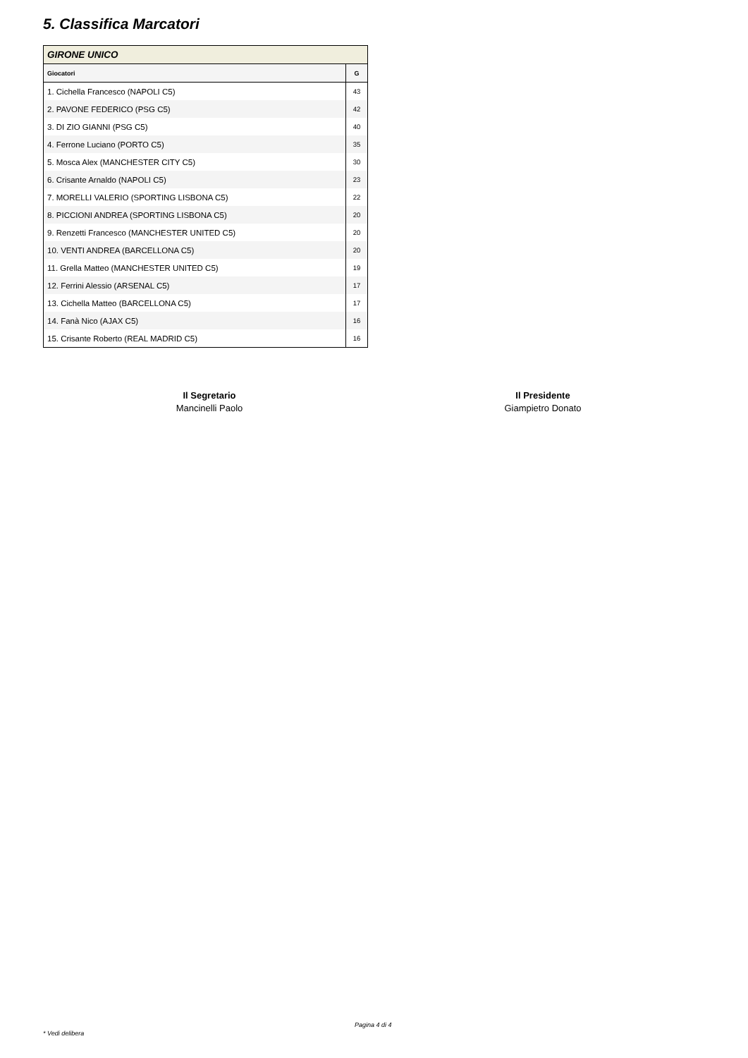5. Classifica Marcatori
| GIRONE UNICO | |
| Giocatori | G |
| 1. Cichella Francesco (NAPOLI C5) | 43 |
| 2. PAVONE FEDERICO (PSG C5) | 42 |
| 3. DI ZIO GIANNI (PSG C5) | 40 |
| 4. Ferrone Luciano (PORTO C5) | 35 |
| 5. Mosca Alex (MANCHESTER CITY C5) | 30 |
| 6. Crisante Arnaldo (NAPOLI C5) | 23 |
| 7. MORELLI VALERIO (SPORTING LISBONA C5) | 22 |
| 8. PICCIONI ANDREA (SPORTING LISBONA C5) | 20 |
| 9. Renzetti Francesco (MANCHESTER UNITED C5) | 20 |
| 10. VENTI ANDREA (BARCELLONA C5) | 20 |
| 11. Grella Matteo (MANCHESTER UNITED C5) | 19 |
| 12. Ferrini Alessio (ARSENAL C5) | 17 |
| 13. Cichella Matteo (BARCELLONA C5) | 17 |
| 14. Fanà Nico (AJAX C5) | 16 |
| 15. Crisante Roberto (REAL MADRID C5) | 16 |
Il Segretario
Mancinelli Paolo
Il Presidente
Giampietro Donato
Pagina 4 di 4
* Vedi delibera